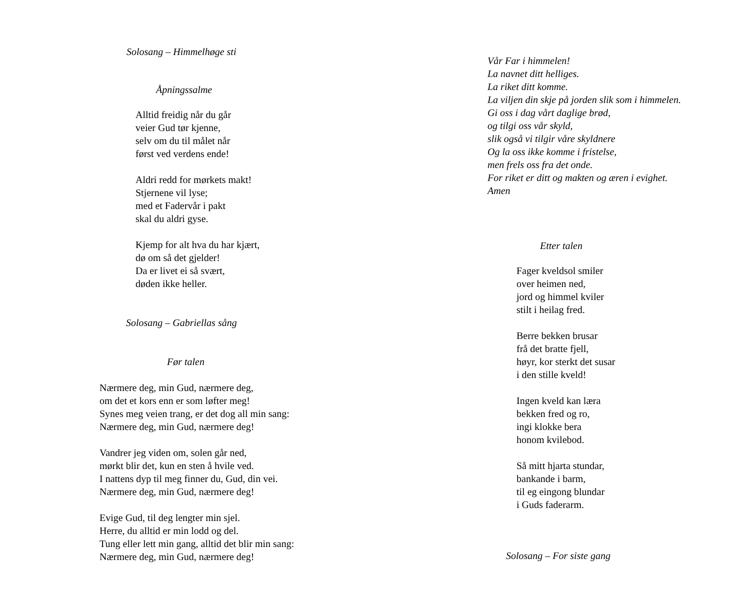Solosang – Himmelhøge sti
Åpningssalme
Alltid freidig når du går
veier Gud tør kjenne,
selv om du til målet når
først ved verdens ende!
Aldri redd for mørkets makt!
Stjernene vil lyse;
med et Fadervår i pakt
skal du aldri gyse.
Kjemp for alt hva du har kjært,
dø om så det gjelder!
Da er livet ei så svært,
døden ikke heller.
Solosang – Gabriellas sång
Før talen
Nærmere deg, min Gud, nærmere deg,
om det et kors enn er som løfter meg!
Synes meg veien trang, er det dog all min sang:
Nærmere deg, min Gud, nærmere deg!
Vandrer jeg viden om, solen går ned,
mørkt blir det, kun en sten å hvile ved.
I nattens dyp til meg finner du, Gud, din vei.
Nærmere deg, min Gud, nærmere deg!
Evige Gud, til deg lengter min sjel.
Herre, du alltid er min lodd og del.
Tung eller lett min gang, alltid det blir min sang:
Nærmere deg, min Gud, nærmere deg!
Vår Far i himmelen!
La navnet ditt helliges.
La riket ditt komme.
La viljen din skje på jorden slik som i himmelen.
Gi oss i dag vårt daglige brød,
og tilgi oss vår skyld,
slik også vi tilgir våre skyldnere
Og la oss ikke komme i fristelse,
men frels oss fra det onde.
For riket er ditt og makten og æren i evighet.
Amen
Etter talen
Fager kveldsol smiler
over heimen ned,
jord og himmel kviler
stilt i heilag fred.
Berre bekken brusar
frå det bratte fjell,
høyr, kor sterkt det susar
i den stille kveld!
Ingen kveld kan læra
bekken fred og ro,
ingi klokke bera
honom kvilebod.
Så mitt hjarta stundar,
bankande i barm,
til eg eingong blundar
i Guds faderarm.
Solosang – For siste gang